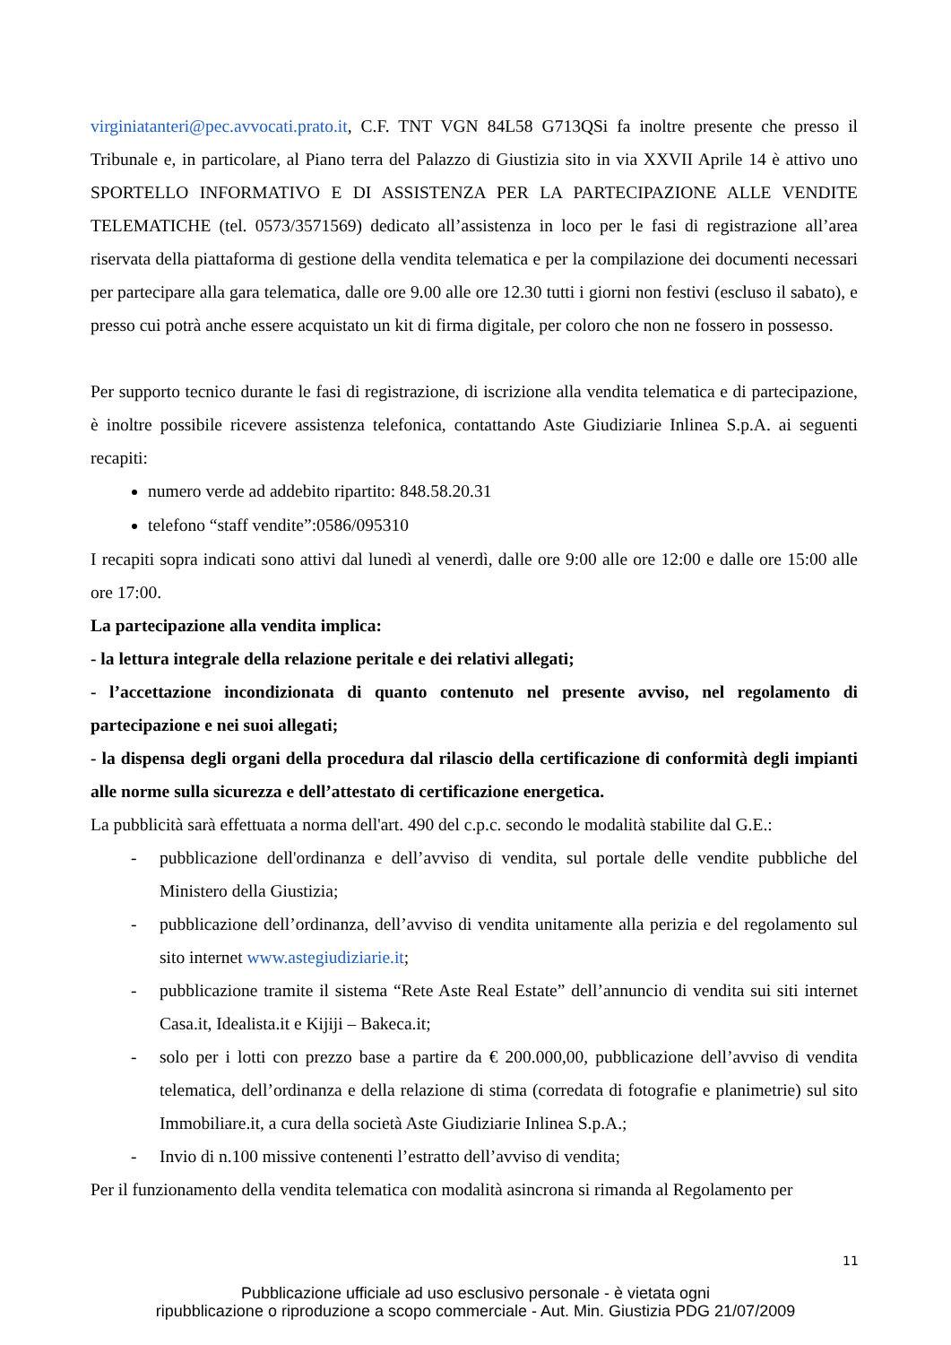virginiatanteri@pec.avvocati.prato.it, C.F. TNT VGN 84L58 G713QSi fa inoltre presente che presso il Tribunale e, in particolare, al Piano terra del Palazzo di Giustizia sito in via XXVII Aprile 14 è attivo uno SPORTELLO INFORMATIVO E DI ASSISTENZA PER LA PARTECIPAZIONE ALLE VENDITE TELEMATICHE (tel. 0573/3571569) dedicato all’assistenza in loco per le fasi di registrazione all’area riservata della piattaforma di gestione della vendita telematica e per la compilazione dei documenti necessari per partecipare alla gara telematica, dalle ore 9.00 alle ore 12.30 tutti i giorni non festivi (escluso il sabato), e presso cui potrà anche essere acquistato un kit di firma digitale, per coloro che non ne fossero in possesso.
Per supporto tecnico durante le fasi di registrazione, di iscrizione alla vendita telematica e di partecipazione, è inoltre possibile ricevere assistenza telefonica, contattando Aste Giudiziarie Inlinea S.p.A. ai seguenti recapiti:
numero verde ad addebito ripartito: 848.58.20.31
telefono “staff vendite”:0586/095310
I recapiti sopra indicati sono attivi dal lunedì al venerdì, dalle ore 9:00 alle ore 12:00 e dalle ore 15:00 alle ore 17:00.
La partecipazione alla vendita implica:
- la lettura integrale della relazione peritale e dei relativi allegati;
- l’accettazione incondizionata di quanto contenuto nel presente avviso, nel regolamento di partecipazione e nei suoi allegati;
- la dispensa degli organi della procedura dal rilascio della certificazione di conformità degli impianti alle norme sulla sicurezza e dell’attestato di certificazione energetica.
La pubblicità sarà effettuata a norma dell'art. 490 del c.p.c. secondo le modalità stabilite dal G.E.:
- pubblicazione dell'ordinanza e dell’avviso di vendita, sul portale delle vendite pubbliche del Ministero della Giustizia;
- pubblicazione dell’ordinanza, dell’avviso di vendita unitamente alla perizia e del regolamento sul sito internet www.astegiudiziarie.it;
- pubblicazione tramite il sistema “Rete Aste Real Estate” dell’annuncio di vendita sui siti internet Casa.it, Idealista.it e Kijiji – Bakeca.it;
- solo per i lotti con prezzo base a partire da € 200.000,00, pubblicazione dell’avviso di vendita telematica, dell’ordinanza e della relazione di stima (corredata di fotografie e planimetrie) sul sito Immobiliare.it, a cura della società Aste Giudiziarie Inlinea S.p.A.;
- Invio di n.100 missive contenenti l’estratto dell’avviso di vendita;
Per il funzionamento della vendita telematica con modalità asincrona si rimanda al Regolamento per
11
Pubblicazione ufficiale ad uso esclusivo personale - è vietata ogni
ripubblicazione o riproduzione a scopo commerciale - Aut. Min. Giustizia PDG 21/07/2009